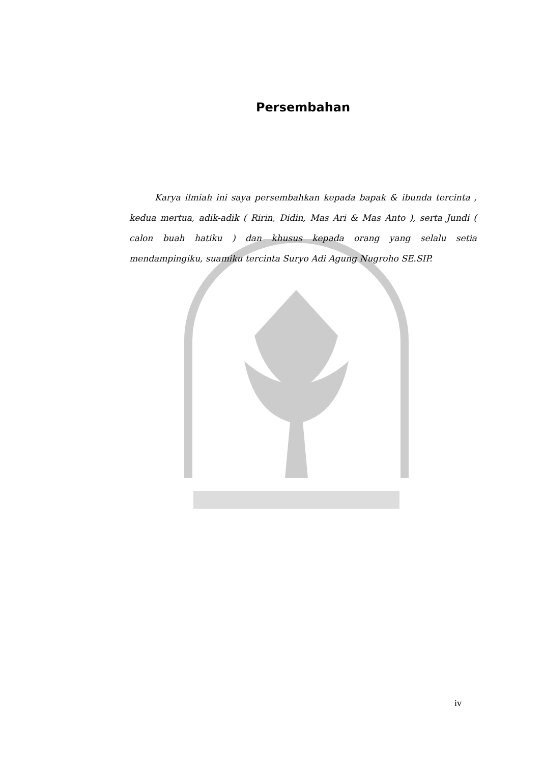Persembahan
Karya ilmiah ini saya persembahkan kepada bapak & ibunda tercinta , kedua mertua, adik-adik ( Ririn, Didin, Mas Ari & Mas Anto ), serta Jundi ( calon buah hatiku ) dan khusus kepada orang yang selalu setia mendampingiku, suamiku tercinta Suryo Adi Agung Nugroho SE.SIP.
iv